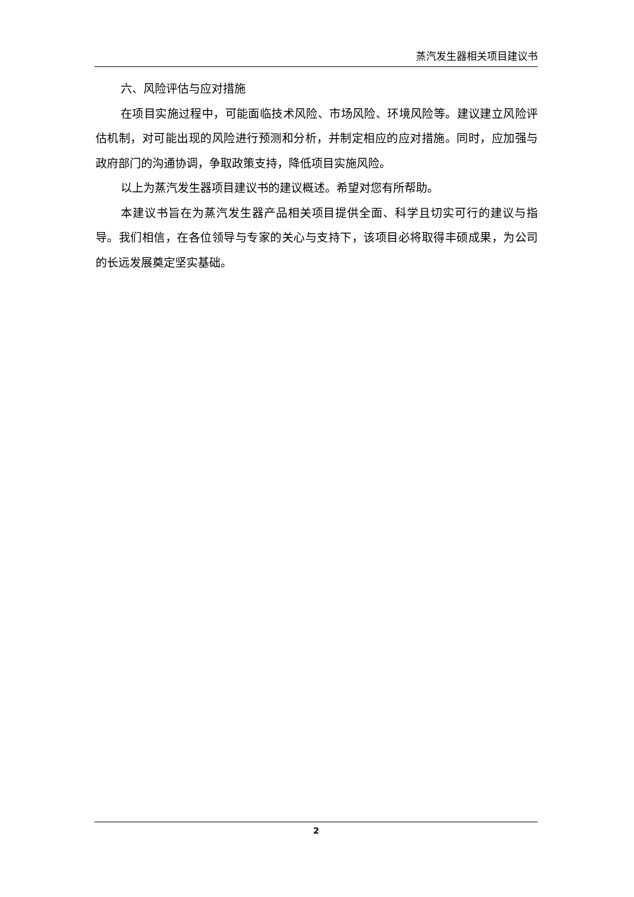蒸汽发生器相关项目建议书
六、风险评估与应对措施
在项目实施过程中，可能面临技术风险、市场风险、环境风险等。建议建立风险评估机制，对可能出现的风险进行预测和分析，并制定相应的应对措施。同时，应加强与政府部门的沟通协调，争取政策支持，降低项目实施风险。
以上为蒸汽发生器项目建议书的建议概述。希望对您有所帮助。
本建议书旨在为蒸汽发生器产品相关项目提供全面、科学且切实可行的建议与指导。我们相信，在各位领导与专家的关心与支持下，该项目必将取得丰硕成果，为公司的长远发展奠定坚实基础。
2